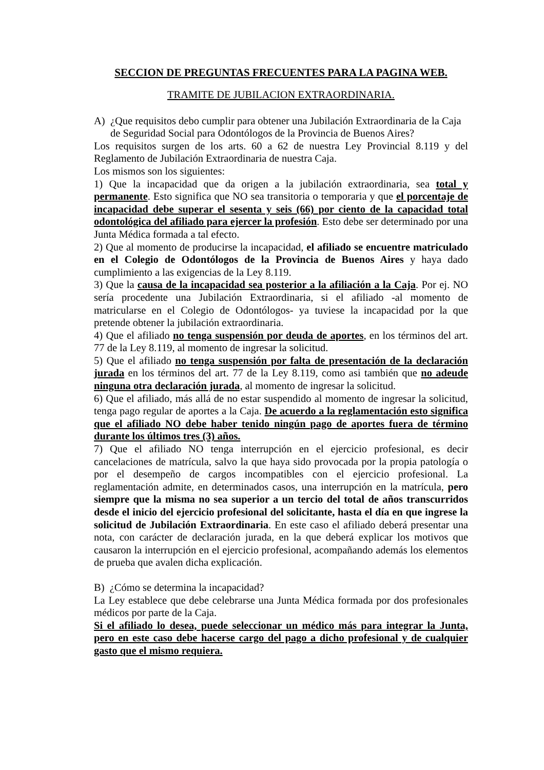SECCION DE PREGUNTAS FRECUENTES PARA LA PAGINA WEB.
TRAMITE DE JUBILACION EXTRAORDINARIA.
A) ¿Que requisitos debo cumplir para obtener una Jubilación Extraordinaria de la Caja de Seguridad Social para Odontólogos de la Provincia de Buenos Aires?
Los requisitos surgen de los arts. 60 a 62 de nuestra Ley Provincial 8.119 y del Reglamento de Jubilación Extraordinaria de nuestra Caja.
Los mismos son los siguientes:
1) Que la incapacidad que da origen a la jubilación extraordinaria, sea total y permanente. Esto significa que NO sea transitoria o temporaria y que el porcentaje de incapacidad debe superar el sesenta y seis (66) por ciento de la capacidad total odontológica del afiliado para ejercer la profesión. Esto debe ser determinado por una Junta Médica formada a tal efecto.
2) Que al momento de producirse la incapacidad, el afiliado se encuentre matriculado en el Colegio de Odontólogos de la Provincia de Buenos Aires y haya dado cumplimiento a las exigencias de la Ley 8.119.
3) Que la causa de la incapacidad sea posterior a la afiliación a la Caja. Por ej. NO sería procedente una Jubilación Extraordinaria, si el afiliado -al momento de matricularse en el Colegio de Odontólogos- ya tuviese la incapacidad por la que pretende obtener la jubilación extraordinaria.
4) Que el afiliado no tenga suspensión por deuda de aportes, en los términos del art. 77 de la Ley 8.119, al momento de ingresar la solicitud.
5) Que el afiliado no tenga suspensión por falta de presentación de la declaración jurada en los términos del art. 77 de la Ley 8.119, como asi también que no adeude ninguna otra declaración jurada, al momento de ingresar la solicitud.
6) Que el afiliado, más allá de no estar suspendido al momento de ingresar la solicitud, tenga pago regular de aportes a la Caja. De acuerdo a la reglamentación esto significa que el afiliado NO debe haber tenido ningún pago de aportes fuera de término durante los últimos tres (3) años.
7) Que el afiliado NO tenga interrupción en el ejercicio profesional, es decir cancelaciones de matrícula, salvo la que haya sido provocada por la propia patología o por el desempeño de cargos incompatibles con el ejercicio profesional. La reglamentación admite, en determinados casos, una interrupción en la matrícula, pero siempre que la misma no sea superior a un tercio del total de años transcurridos desde el inicio del ejercicio profesional del solicitante, hasta el día en que ingrese la solicitud de Jubilación Extraordinaria. En este caso el afiliado deberá presentar una nota, con carácter de declaración jurada, en la que deberá explicar los motivos que causaron la interrupción en el ejercicio profesional, acompañando además los elementos de prueba que avalen dicha explicación.
B) ¿Cómo se determina la incapacidad?
La Ley establece que debe celebrarse una Junta Médica formada por dos profesionales médicos por parte de la Caja.
Si el afiliado lo desea, puede seleccionar un médico más para integrar la Junta, pero en este caso debe hacerse cargo del pago a dicho profesional y de cualquier gasto que el mismo requiera.